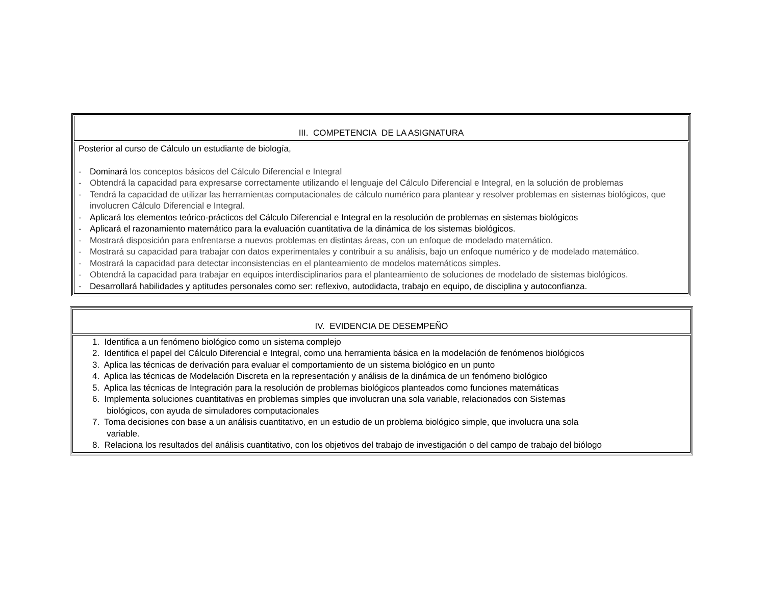| III. COMPETENCIA DE LA ASIGNATURA |
| Posterior al curso de Cálculo un estudiante de biología, - Dominará los conceptos básicos del Cálculo Diferencial e Integral - Obtendrá la capacidad para expresarse correctamente utilizando el lenguaje del Cálculo Diferencial e Integral, en la solución de problemas - Tendrá la capacidad de utilizar las herramientas computacionales de cálculo numérico para plantear y resolver problemas en sistemas biológicos, que involucren Cálculo Diferencial e Integral. - Aplicará los elementos teórico-prácticos del Cálculo Diferencial e Integral en la resolución de problemas en sistemas biológicos - Aplicará el razonamiento matemático para la evaluación cuantitativa de la dinámica de los sistemas biológicos. - Mostrará disposición para enfrentarse a nuevos problemas en distintas áreas, con un enfoque de modelado matemático. - Mostrará su capacidad para trabajar con datos experimentales y contribuir a su análisis, bajo un enfoque numérico y de modelado matemático. - Mostrará la capacidad para detectar inconsistencias en el planteamiento de modelos matemáticos simples. - Obtendrá la capacidad para trabajar en equipos interdisciplinarios para el planteamiento de soluciones de modelado de sistemas biológicos. - Desarrollará habilidades y aptitudes personales como ser: reflexivo, autodidacta, trabajo en equipo, de disciplina y autoconfianza. |
| IV. EVIDENCIA DE DESEMPEÑO |
| 1. Identifica a un fenómeno biológico como un sistema complejo 2. Identifica el papel del Cálculo Diferencial e Integral, como una herramienta básica en la modelación de fenómenos biológicos 3. Aplica las técnicas de derivación para evaluar el comportamiento de un sistema biológico en un punto 4. Aplica las técnicas de Modelación Discreta en la representación y análisis de la dinámica de un fenómeno biológico 5. Aplica las técnicas de Integración para la resolución de problemas biológicos planteados como funciones matemáticas 6. Implementa soluciones cuantitativas en problemas simples que involucran una sola variable, relacionados con Sistemas biológicos, con ayuda de simuladores computacionales 7. Toma decisiones con base a un análisis cuantitativo, en un estudio de un problema biológico simple, que involucra una sola variable. 8. Relaciona los resultados del análisis cuantitativo, con los objetivos del trabajo de investigación o del campo de trabajo del biólogo |